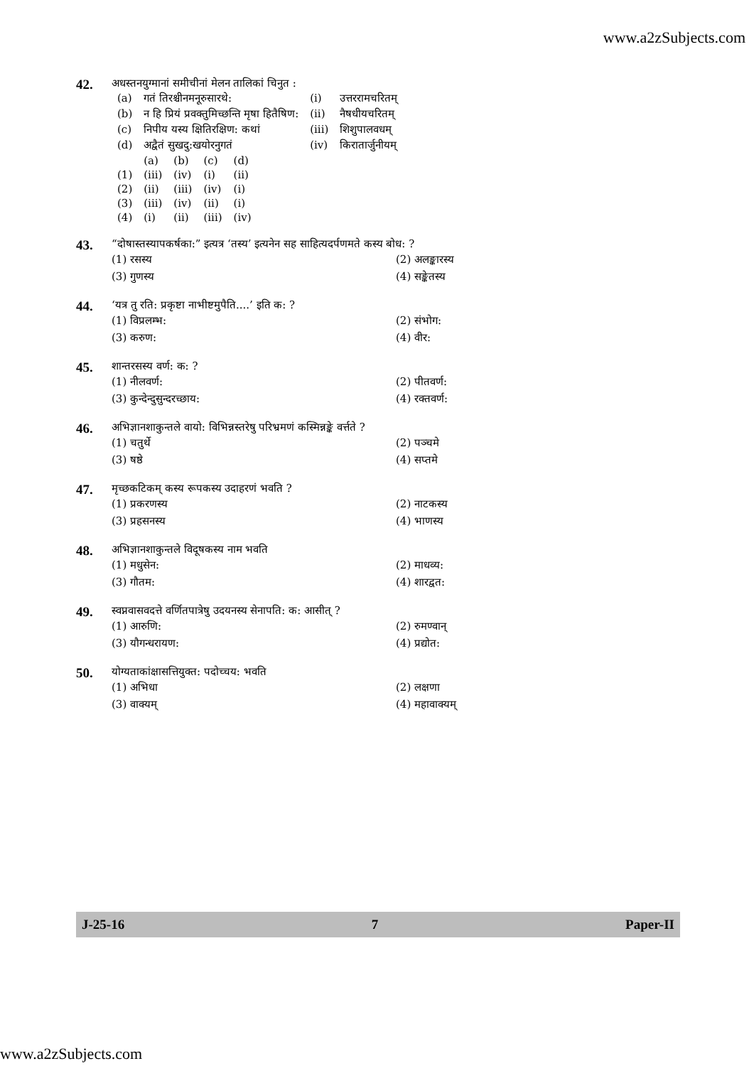www.a2zSubjects.com
42.
अधस्तनयुग्मानां समीचीनां मेलन तालिकां चिनुत :
| (a) | गतं तिरश्चीनमनूरुसारथे: | (i) | उत्तररामचरितम् |
| (b) | न हि प्रियं प्रवक्तुमिच्छन्ति मृषा हितैषिण: | (ii) | नैषधीयचरितम् |
| (c) | निपीय यस्य क्षितिरक्षिण: कथां | (iii) | शिशुपालवधम् |
| (d) | अद्वैतं सुखदु:खयोरनुगतं | (iv) | किरातार्जुनीयम् |
| | (a) | (b) | (c) | (d) |
| (1) | (iii) | (iv) | (i) | (ii) |
| (2) | (ii) | (iii) | (iv) | (i) |
| (3) | (iii) | (iv) | (ii) | (i) |
| (4) | (i) | (ii) | (iii) | (iv) |
43.
“दोषास्तस्यापकर्षका:” इत्यत्र ‘तस्य’ इत्यनेन सह साहित्यदर्पणमते कस्य बोध: ?
| (1) रसस्य | (2) अलङ्कारस्य |
| (3) गुणस्य | (4) सङ्केतस्य |
44.
‘यत्र तु रति: प्रकृष्टा नाभीष्टमुपैति....’ इति क: ?
| (1) विप्रलम्भ: | (2) संभोग: |
| (3) करुण: | (4) वीर: |
45.
शान्तरसस्य वर्ण: क: ?
| (1) नीलवर्ण: | (2) पीतवर्ण: |
| (3) कुन्देन्दुसुन्दरच्छाय: | (4) रक्तवर्ण: |
46.
अभिज्ञानशाकुन्तले वायो: विभिन्नस्तरेषु परिभ्रमणं कस्मिन्नङ्के वर्त्तते ?
| (1) चतुर्थे | (2) पञ्चमे |
| (3) षष्ठे | (4) सप्तमे |
47.
मृच्छकटिकम् कस्य रूपकस्य उदाहरणं भवति ?
| (1) प्रकरणस्य | (2) नाटकस्य |
| (3) प्रहसनस्य | (4) भाणस्य |
48.
अभिज्ञानशाकुन्तले विदूषकस्य नाम भवति
| (1) मधुसेन: | (2) माधव्य: |
| (3) गौतम: | (4) शारद्वत: |
49.
स्वप्नवासवदत्ते वर्णितपात्रेषु उदयनस्य सेनापति: क: आसीत् ?
| (1) आरुणि: | (2) रुमण्वान् |
| (3) यौगन्धरायण: | (4) प्रद्योत: |
50.
योग्यताकांक्षासत्तियुक्त: पदोच्चय: भवति
| (1) अभिधा | (2) लक्षणा |
| (3) वाक्यम् | (4) महावाक्यम् |
J-25-16 7 Paper-II
www.a2zSubjects.com